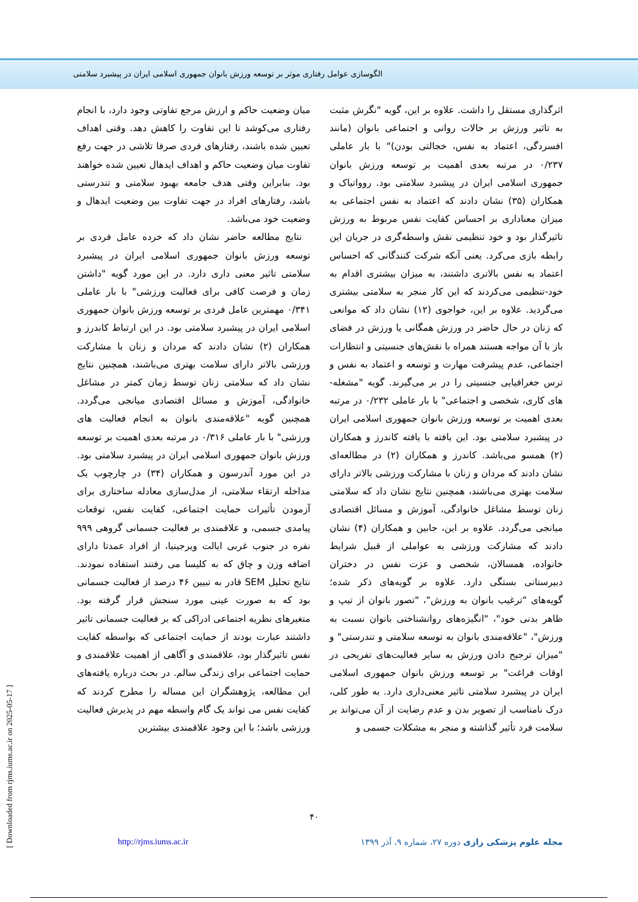الگوسازی عوامل رفتاری موثر بر توسعه ورزش بانوان جمهوری اسلامی ایران در پیشبرد سلامتی
میان وضعیت حاکم و ارزش مرجع تفاوتی وجود دارد، با انجام رفتاری می‌کوشد تا این تفاوت را کاهش دهد. وقتی اهداف تعیین شده باشند، رفتارهای فردی صرفا تلاشی در جهت رفع تفاوت میان وضعیت حاکم و اهداف ایدهال تعیین شده خواهند بود. بنابراین وقتی هدف جامعه بهبود سلامتی و تندرستی باشد، رفتارهای افراد در جهت تفاوت بین وضعیت ایدهال و وضعیت خود می‌باشد.
نتایج مطالعه حاضر نشان داد که خرده عامل فردی بر توسعه ورزش بانوان جمهوری اسلامی ایران در پیشبرد سلامتی تاثیر معنی داری دارد. در این مورد گویه "داشتن زمان و فرصت کافی برای فعالیت ورزشی" با بار عاملی ۰/۳۴۱ مهمترین عامل فردی بر توسعه ورزش بانوان جمهوری اسلامی ایران در پیشبرد سلامتی بود. در این ارتباط کاندرز و همکاران (۲) نشان دادند که مردان و زنان با مشارکت ورزشی بالاتر دارای سلامت بهتری می‌باشند، همچنین نتایج نشان داد که سلامتی زنان توسط زمان کمتر در مشاغل خانوادگی، آموزش و مسائل اقتصادی میانجی می‌گردد. همچنین گویه "علاقه‌مندی بانوان به انجام فعالیت های ورزشی" با بار عاملی ۰/۳۱۶ در مرتبه بعدی اهمیت بر توسعه ورزش بانوان جمهوری اسلامی ایران در پیشبرد سلامتی بود. در این مورد آندرسون و همکاران (۳۴) در چارچوب یک مداخله ارتقاء سلامتی، از مدل‌سازی معادله ساختاری برای آزمودن تأثیرات حمایت اجتماعی، کفایت نفس، توقعات پیامدی جسمی، و علاقمندی بر فعالیت جسمانی گروهی ۹۹۹ نفره در جنوب غربی ایالت ویرجینیا، از افراد عمدتا دارای اضافه وزن و چاق که به کلیسا می رفتند استفاده نمودند. نتایج تحلیل SEM قادر به تبیین ۴۶ درصد از فعالیت جسمانی بود که به صورت عینی مورد سنجش قرار گرفته بود. متغیرهای نظریه اجتماعی ادراکی که بر فعالیت جسمانی تاثیر داشتند عبارت بودند از حمایت اجتماعی که بواسطه کفایت نفس تاثیرگذار بود، علاقمندی و آگاهی از اهمیت علاقمندی و حمایت اجتماعی برای زندگی سالم. در بحث درباره یافته‌های این مطالعه، پژوهشگران این مساله را مطرح کردند که کفایت نفس می تواند یک گام واسطه مهم در پذیرش فعالیت ورزشی باشد؛ با این وجود علاقمندی بیشترین
اثرگذاری مستقل را داشت. علاوه بر این، گویه "نگرش مثبت به تاثیر ورزش بر حالات روانی و اجتماعی بانوان (مانند افسردگی، اعتماد به نفس، خجالتی بودن)" با بار عاملی ۰/۲۳۷ در مرتبه بعدی اهمیت بر توسعه ورزش بانوان جمهوری اسلامی ایران در پیشبرد سلامتی بود. روواتیاک و همکاران (۳۵) نشان دادند که اعتماد به نفس اجتماعی به میزان معناداری بر احساس کفایت نفس مربوط به ورزش تاثیرگذار بود و خود تنظیمی نقش واسطه‌گری در جریان این رابطه بازی می‌کرد. یعنی آنکه شرکت کنندگانی که احساس اعتماد به نفس بالاتری داشتند، به میزان بیشتری اقدام به خود-تنظیمی می‌کردند که این کار منجر به سلامتی بیشتری می‌گردید. علاوه بر این، خواجوی (۱۲) نشان داد که موانعی که زنان در حال حاضر در ورزش همگانی یا ورزش در فضای باز با آن مواجه هستند همراه با نقش‌های جنسیتی و انتظارات اجتماعی، عدم پیشرفت مهارت و توسعه و اعتماد به نفس و ترس جغرافیایی جنسیتی را در بر می‌گیرند. گویه "مشغله-های کاری، شخصی و اجتماعی" با بار عاملی ۰/۲۳۲ در مرتبه بعدی اهمیت بر توسعه ورزش بانوان جمهوری اسلامی ایران در پیشبرد سلامتی بود. این یافته با یافته کاندرز و همکاران (۲) همسو می‌باشد. کاندرز و همکاران (۲) در مطالعه‌ای نشان دادند که مردان و زنان با مشارکت ورزشی بالاتر دارای سلامت بهتری می‌باشند، همچنین نتایج نشان داد که سلامتی زنان توسط مشاغل خانوادگی، آموزش و مسائل اقتصادی میانجی می‌گردد. علاوه بر این، جابین و همکاران (۴) نشان دادند که مشارکت ورزشی به عواملی از قبیل شرایط خانواده، همسالان، شخصی و عزت نفس در دختران دبیرستانی بستگی دارد. علاوه بر گویه‌های ذکر شده؛ گویه‌های "ترغیب بانوان به ورزش"، "تصور بانوان از تیپ و ظاهر بدنی خود"، "انگیزه‌های روانشناختی بانوان نسبت به ورزش"، "علاقه‌مندی بانوان به توسعه سلامتی و تندرستی" و "میزان ترجیح دادن ورزش به سایر فعالیت‌های تفریحی در اوقات فراغت" بر توسعه ورزش بانوان جمهوری اسلامی ایران در پیشبرد سلامتی تاثیر معنی‌داری دارد. به طور کلی، درک نامناسب از تصویر بدن و عدم رضایت از آن می‌تواند بر سلامت فرد تأثیر گذاشته و منجر به مشکلات جسمی و
۴۰
http://rjms.iums.ac.ir مجله علوم پزشکی رازی دوره ۲۷، شماره ۹، آذر ۱۳۹۹
[ Downloaded from rjms.iums.ac.ir on 2025-05-17 ]